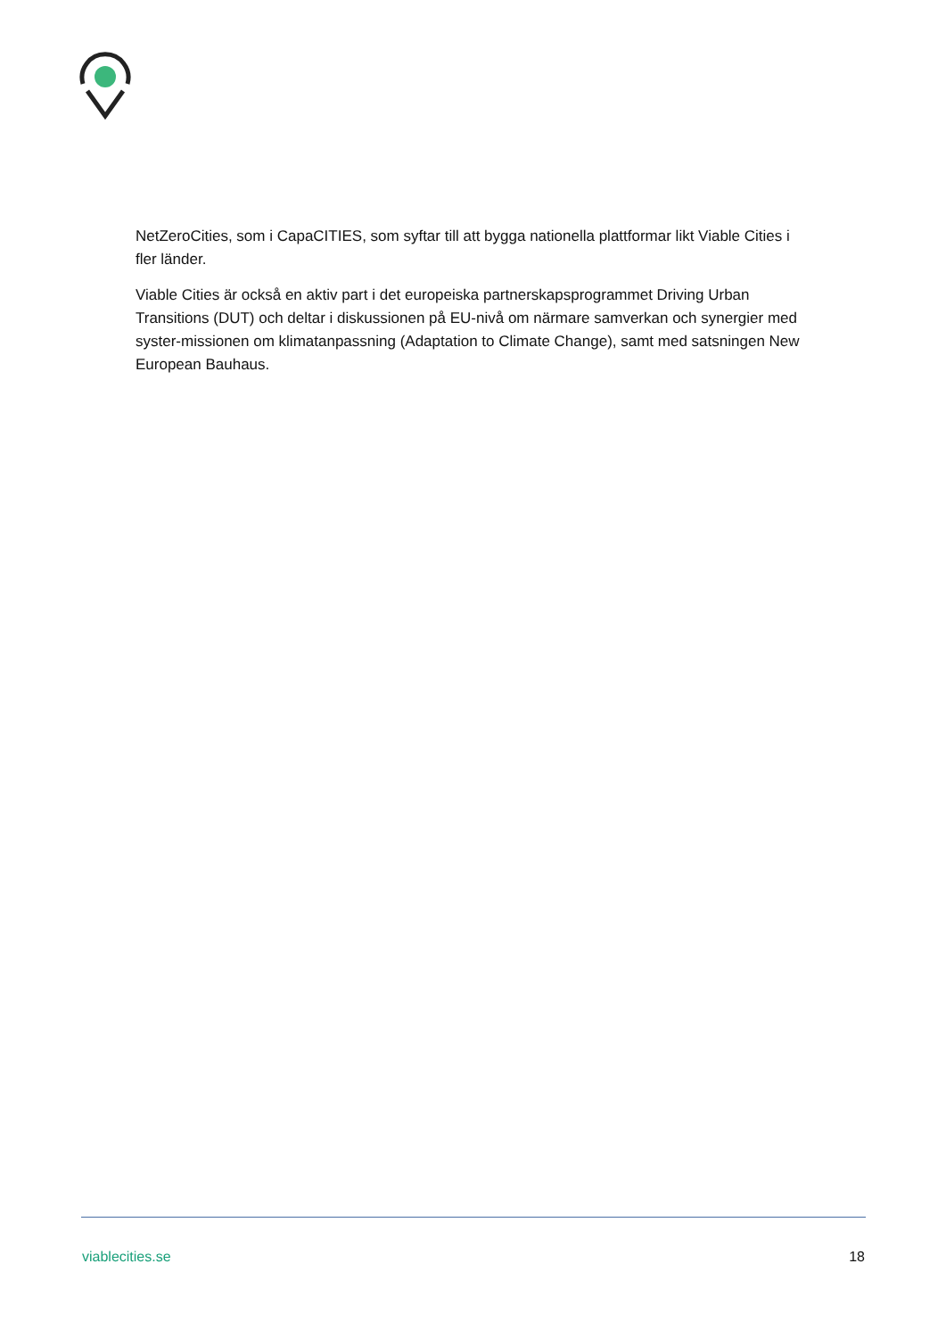NetZeroCities, som i CapaCITIES, som syftar till att bygga nationella plattformar likt Viable Cities i fler länder.
Viable Cities är också en aktiv part i det europeiska partnerskapsprogrammet Driving Urban Transitions (DUT) och deltar i diskussionen på EU-nivå om närmare samverkan och synergier med syster-missionen om klimatanpassning (Adaptation to Climate Change), samt med satsningen New European Bauhaus.
viablecities.se 18